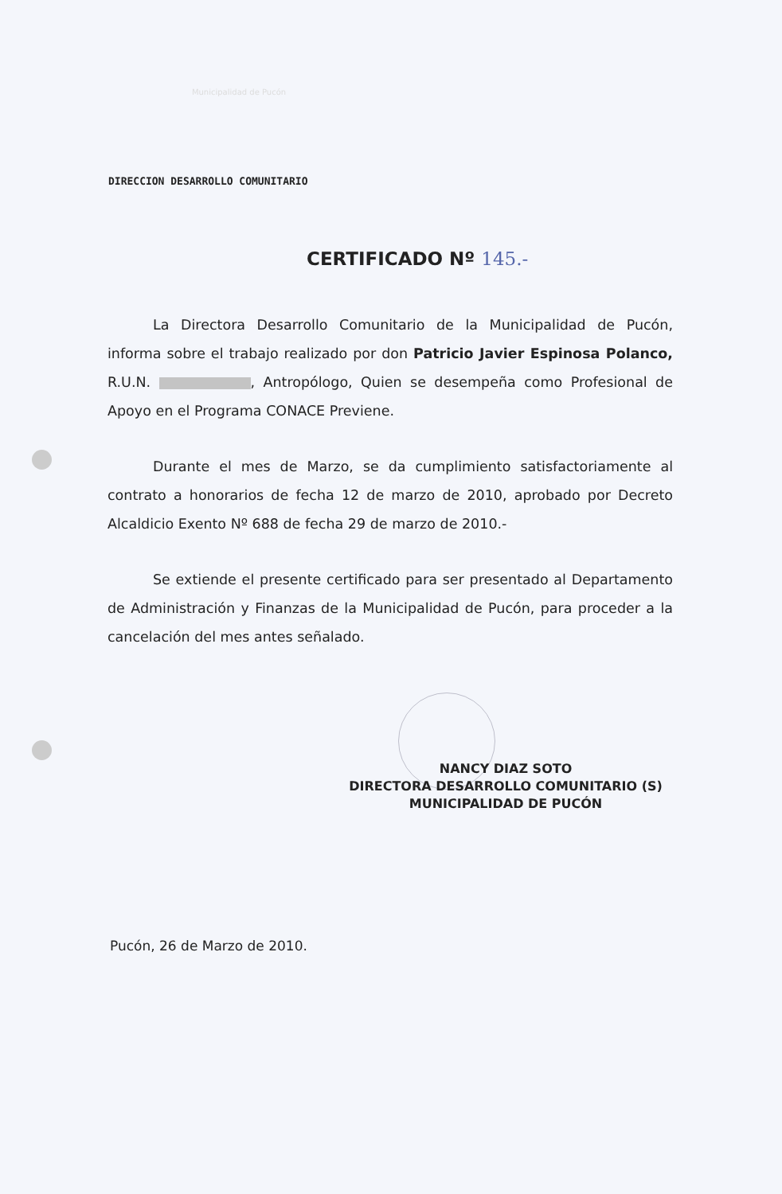Municipalidad de Pucón
DIRECCION DESARROLLO COMUNITARIO
CERTIFICADO Nº 145.-
La Directora Desarrollo Comunitario de la Municipalidad de Pucón, informa sobre el trabajo realizado por don Patricio Javier Espinosa Polanco, R.U.N. , Antropólogo, Quien se desempeña como Profesional de Apoyo en el Programa CONACE Previene.
Durante el mes de Marzo, se da cumplimiento satisfactoriamente al contrato a honorarios de fecha 12 de marzo de 2010, aprobado por Decreto Alcaldicio Exento Nº 688 de fecha 29 de marzo de 2010.-
Se extiende el presente certificado para ser presentado al Departamento de Administración y Finanzas de la Municipalidad de Pucón, para proceder a la cancelación del mes antes señalado.
NANCY DIAZ SOTO
DIRECTORA DESARROLLO COMUNITARIO (S)
MUNICIPALIDAD DE PUCÓN
Pucón, 26 de Marzo de 2010.